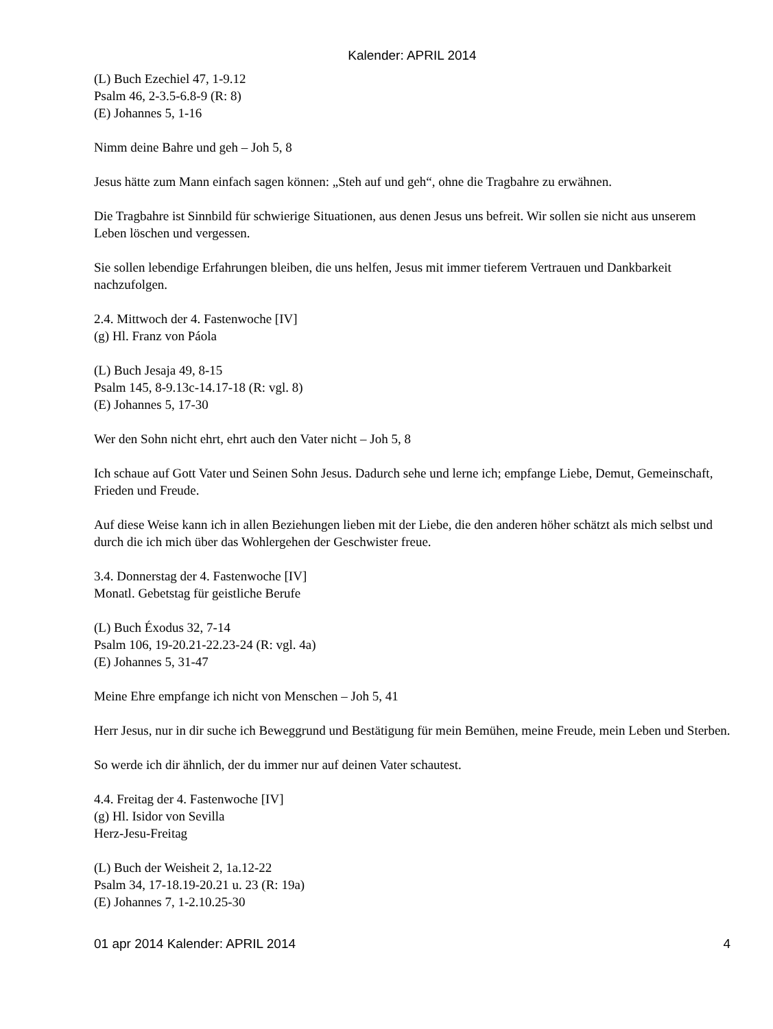Kalender: APRIL 2014
(L) Buch Ezechiel 47, 1-9.12
Psalm 46, 2-3.5-6.8-9 (R: 8)
(E) Johannes 5, 1-16
Nimm deine Bahre und geh – Joh 5, 8
Jesus hätte zum Mann einfach sagen können: „Steh auf und geh“, ohne die Tragbahre zu erwähnen.
Die Tragbahre ist Sinnbild für schwierige Situationen, aus denen Jesus uns befreit. Wir sollen sie nicht aus unserem Leben löschen und vergessen.
Sie sollen lebendige Erfahrungen bleiben, die uns helfen, Jesus mit immer tieferem Vertrauen und Dankbarkeit nachzufolgen.
2.4. Mittwoch der 4. Fastenwoche [IV]
(g) Hl. Franz von Páola
(L) Buch Jesaja 49, 8-15
Psalm 145, 8-9.13c-14.17-18 (R: vgl. 8)
(E) Johannes 5, 17-30
Wer den Sohn nicht ehrt, ehrt auch den Vater nicht – Joh 5, 8
Ich schaue auf Gott Vater und Seinen Sohn Jesus. Dadurch sehe und lerne ich; empfange Liebe, Demut, Gemeinschaft, Frieden und Freude.
Auf diese Weise kann ich in allen Beziehungen lieben mit der Liebe, die den anderen höher schätzt als mich selbst und durch die ich mich über das Wohlergehen der Geschwister freue.
3.4. Donnerstag der 4. Fastenwoche [IV]
Monatl. Gebetstag für geistliche Berufe
(L) Buch Éxodus 32, 7-14
Psalm 106, 19-20.21-22.23-24 (R: vgl. 4a)
(E) Johannes 5, 31-47
Meine Ehre empfange ich nicht von Menschen – Joh 5, 41
Herr Jesus, nur in dir suche ich Beweggrund und Bestätigung für mein Bemühen, meine Freude, mein Leben und Sterben.
So werde ich dir ähnlich, der du immer nur auf deinen Vater schautest.
4.4. Freitag der 4. Fastenwoche [IV]
(g) Hl. Isidor von Sevilla
Herz-Jesu-Freitag
(L) Buch der Weisheit 2, 1a.12-22
Psalm 34, 17-18.19-20.21 u. 23 (R: 19a)
(E) Johannes 7, 1-2.10.25-30
01 apr 2014 Kalender: APRIL 2014 4